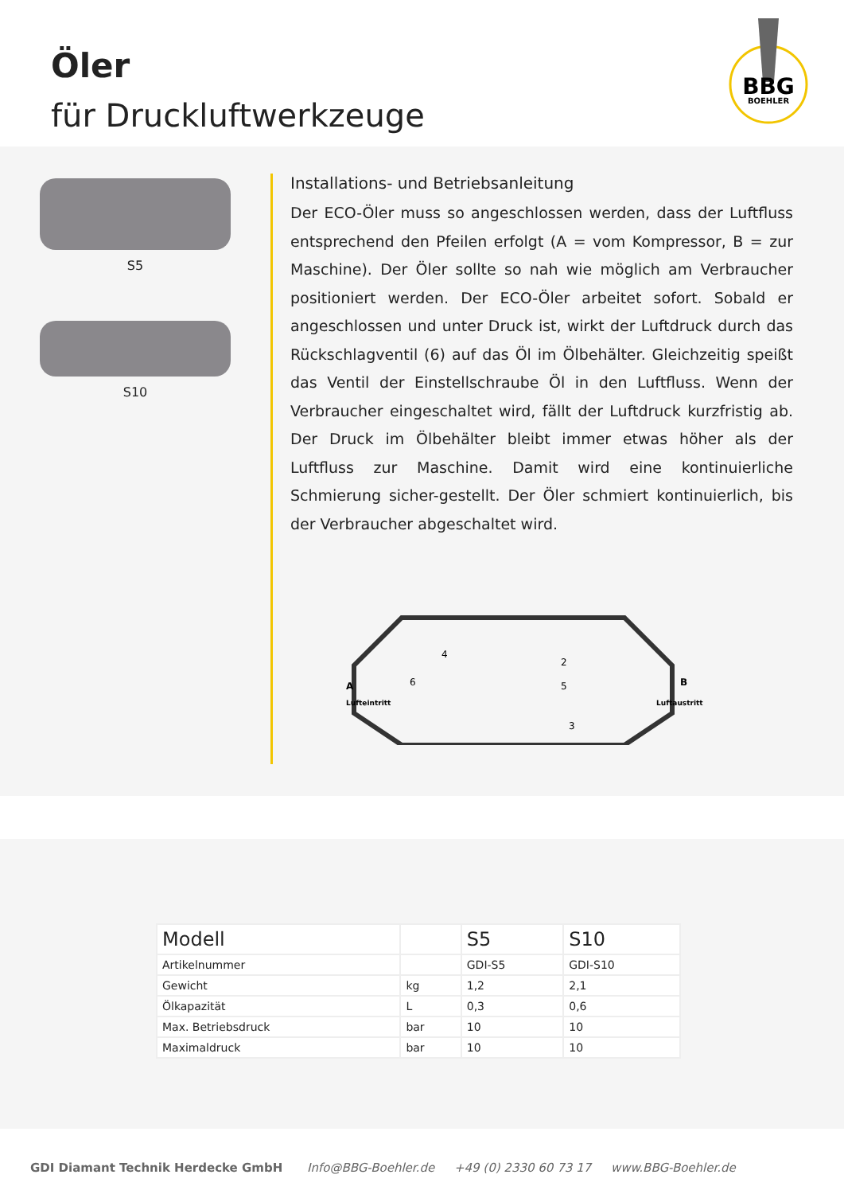Öler
für Druckluftwerkzeuge
BBG
BOEHLER
S5
S10
Installations- und Betriebsanleitung
Der ECO-Öler muss so angeschlossen werden, dass der Luftfluss entsprechend den Pfeilen erfolgt (A = vom Kompressor, B = zur Maschine). Der Öler sollte so nah wie möglich am Verbraucher positioniert werden. Der ECO-Öler arbeitet sofort. Sobald er angeschlossen und unter Druck ist, wirkt der Luftdruck durch das Rückschlagventil (6) auf das Öl im Ölbehälter. Gleichzeitig speißt das Ventil der Einstellschraube Öl in den Luftfluss. Wenn der Verbraucher eingeschaltet wird, fällt der Luftdruck kurzfristig ab. Der Druck im Ölbehälter bleibt immer etwas höher als der Luftfluss zur Maschine. Damit wird eine kontinuierliche Schmierung sicher-gestellt. Der Öler schmiert kontinuierlich, bis der Verbraucher abgeschaltet wird.
A
Lufteintritt
B
Luftaustritt
4
2
5
6
3
| Modell | | S5 | S10 |
| --- | --- | --- | --- |
| Artikelnummer | | GDI-S5 | GDI-S10 |
| Gewicht | kg | 1,2 | 2,1 |
| Ölkapazität | L | 0,3 | 0,6 |
| Max. Betriebsdruck | bar | 10 | 10 |
| Maximaldruck | bar | 10 | 10 |
GDI Diamant Technik Herdecke GmbH Info@BBG-Boehler.de +49 (0) 2330 60 73 17 www.BBG-Boehler.de